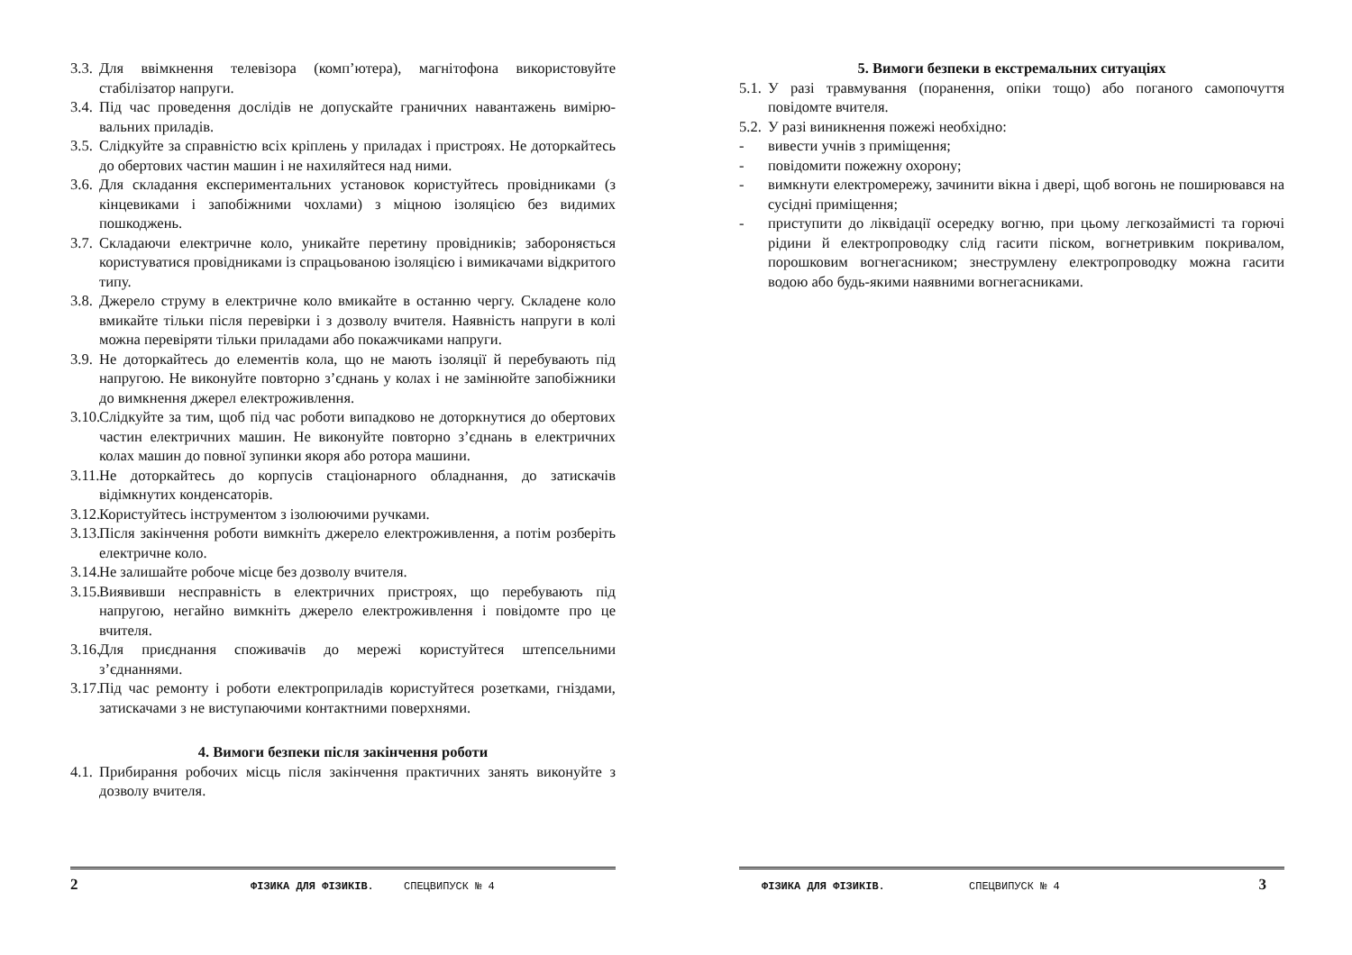3.3. Для ввімкнення телевізора (комп’ютера), магнітофона використовуйте стабілізатор напруги.
3.4. Під час проведення дослідів не допускайте граничних навантажень вимірю-вальних приладів.
3.5. Слідкуйте за справністю всіх кріплень у приладах і пристроях. Не доторкайтесь до обертових частин машин і не нахиляйтеся над ними.
3.6. Для складання експериментальних установок користуйтесь провідниками (з кінцевиками і запобіжними чохлами) з міцною ізоляцією без видимих пошкоджень.
3.7. Складаючи електричне коло, уникайте перетину провідників; забороняється користуватися провідниками із спрацьованою ізоляцією і вимикачами відкритого типу.
3.8. Джерело струму в електричне коло вмикайте в останню чергу. Складене коло вмикайте тільки після перевірки і з дозволу вчителя. Наявність напруги в колі можна перевіряти тільки приладами або покажчиками напруги.
3.9. Не доторкайтесь до елементів кола, що не мають ізоляції й перебувають під напругою. Не виконуйте повторно з’єднань у колах і не замінюйте запобіжники до вимкнення джерел електроживлення.
3.10. Слідкуйте за тим, щоб під час роботи випадково не доторкнутися до обертових частин електричних машин. Не виконуйте повторно з’єднань в електричних колах машин до повної зупинки якоря або ротора машини.
3.11. Не доторкайтесь до корпусів стаціонарного обладнання, до затискачів відімкнутих конденсаторів.
3.12. Користуйтесь інструментом з ізолюючими ручками.
3.13. Після закінчення роботи вимкніть джерело електроживлення, а потім розберіть електричне коло.
3.14. Не залишайте робоче місце без дозволу вчителя.
3.15. Виявивши несправність в електричних пристроях, що перебувають під напругою, негайно вимкніть джерело електроживлення і повідомте про це вчителя.
3.16. Для приєднання споживачів до мережі користуйтеся штепсельними з’єднаннями.
3.17. Під час ремонту і роботи електроприладів користуйтеся розетками, гніздами, затискачами з не виступаючими контактними поверхнями.
4. Вимоги безпеки після закінчення роботи
4.1. Прибирання робочих місць після закінчення практичних занять виконуйте з дозволу вчителя.
2 ФІЗИКА ДЛЯ ФІЗИКІВ. СПЕЦВИПУСК № 4
5. Вимоги безпеки в екстремальних ситуаціях
5.1. У разі травмування (поранення, опіки тощо) або поганого самопочуття повідомте вчителя.
5.2. У разі виникнення пожежі необхідно:
- вивести учнів з приміщення;
- повідомити пожежну охорону;
- вимкнути електромережу, зачинити вікна і двері, щоб вогонь не поширювався на сусідні приміщення;
- приступити до ліквідації осередку вогню, при цьому легкозаймисті та горючі рідини й електропроводку слід гасити піском, вогнетривким покривалом, порошковим вогнегасником; знеструмлену електропроводку можна гасити водою або будь-якими наявними вогнегасниками.
ФІЗИКА ДЛЯ ФІЗИКІВ. СПЕЦВИПУСК № 4 3